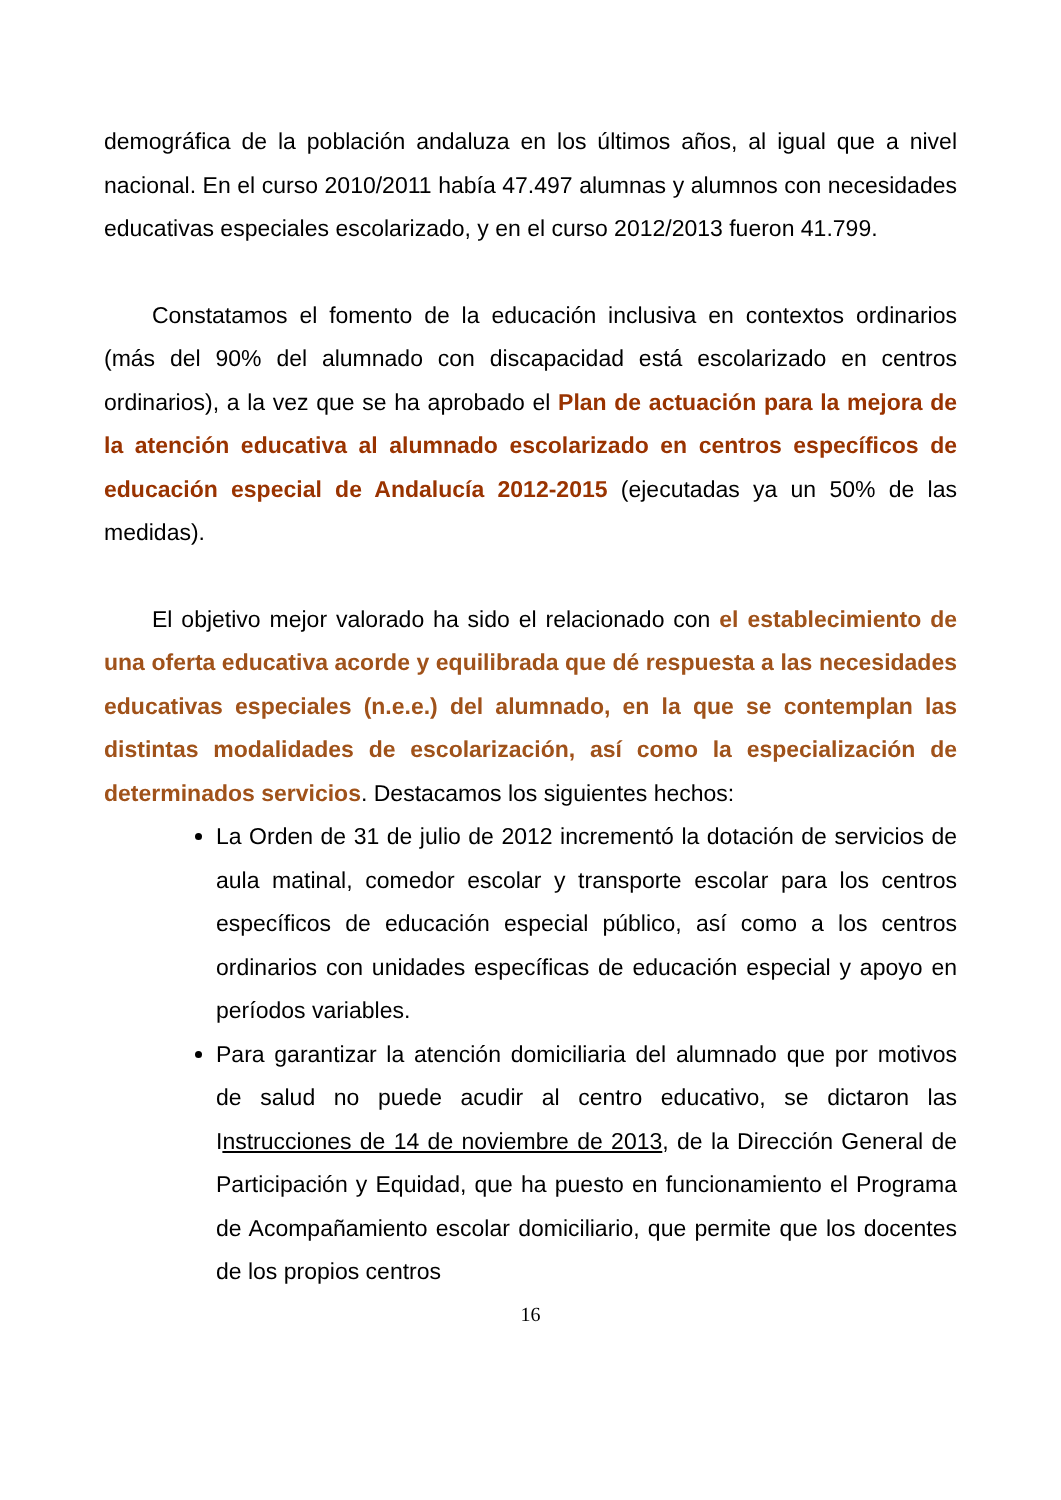demográfica de la población andaluza en los últimos años, al igual que a nivel nacional. En el curso 2010/2011 había 47.497 alumnas y alumnos con necesidades educativas especiales escolarizado, y en el curso 2012/2013 fueron 41.799.
Constatamos el fomento de la educación inclusiva en contextos ordinarios (más del 90% del alumnado con discapacidad está escolarizado en centros ordinarios), a la vez que se ha aprobado el Plan de actuación para la mejora de la atención educativa al alumnado escolarizado en centros específicos de educación especial de Andalucía 2012-2015 (ejecutadas ya un 50% de las medidas).
El objetivo mejor valorado ha sido el relacionado con el establecimiento de una oferta educativa acorde y equilibrada que dé respuesta a las necesidades educativas especiales (n.e.e.) del alumnado, en la que se contemplan las distintas modalidades de escolarización, así como la especialización de determinados servicios. Destacamos los siguientes hechos:
La Orden de 31 de julio de 2012 incrementó la dotación de servicios de aula matinal, comedor escolar y transporte escolar para los centros específicos de educación especial público, así como a los centros ordinarios con unidades específicas de educación especial y apoyo en períodos variables.
Para garantizar la atención domiciliaria del alumnado que por motivos de salud no puede acudir al centro educativo, se dictaron las Instrucciones de 14 de noviembre de 2013, de la Dirección General de Participación y Equidad, que ha puesto en funcionamiento el Programa de Acompañamiento escolar domiciliario, que permite que los docentes de los propios centros
16